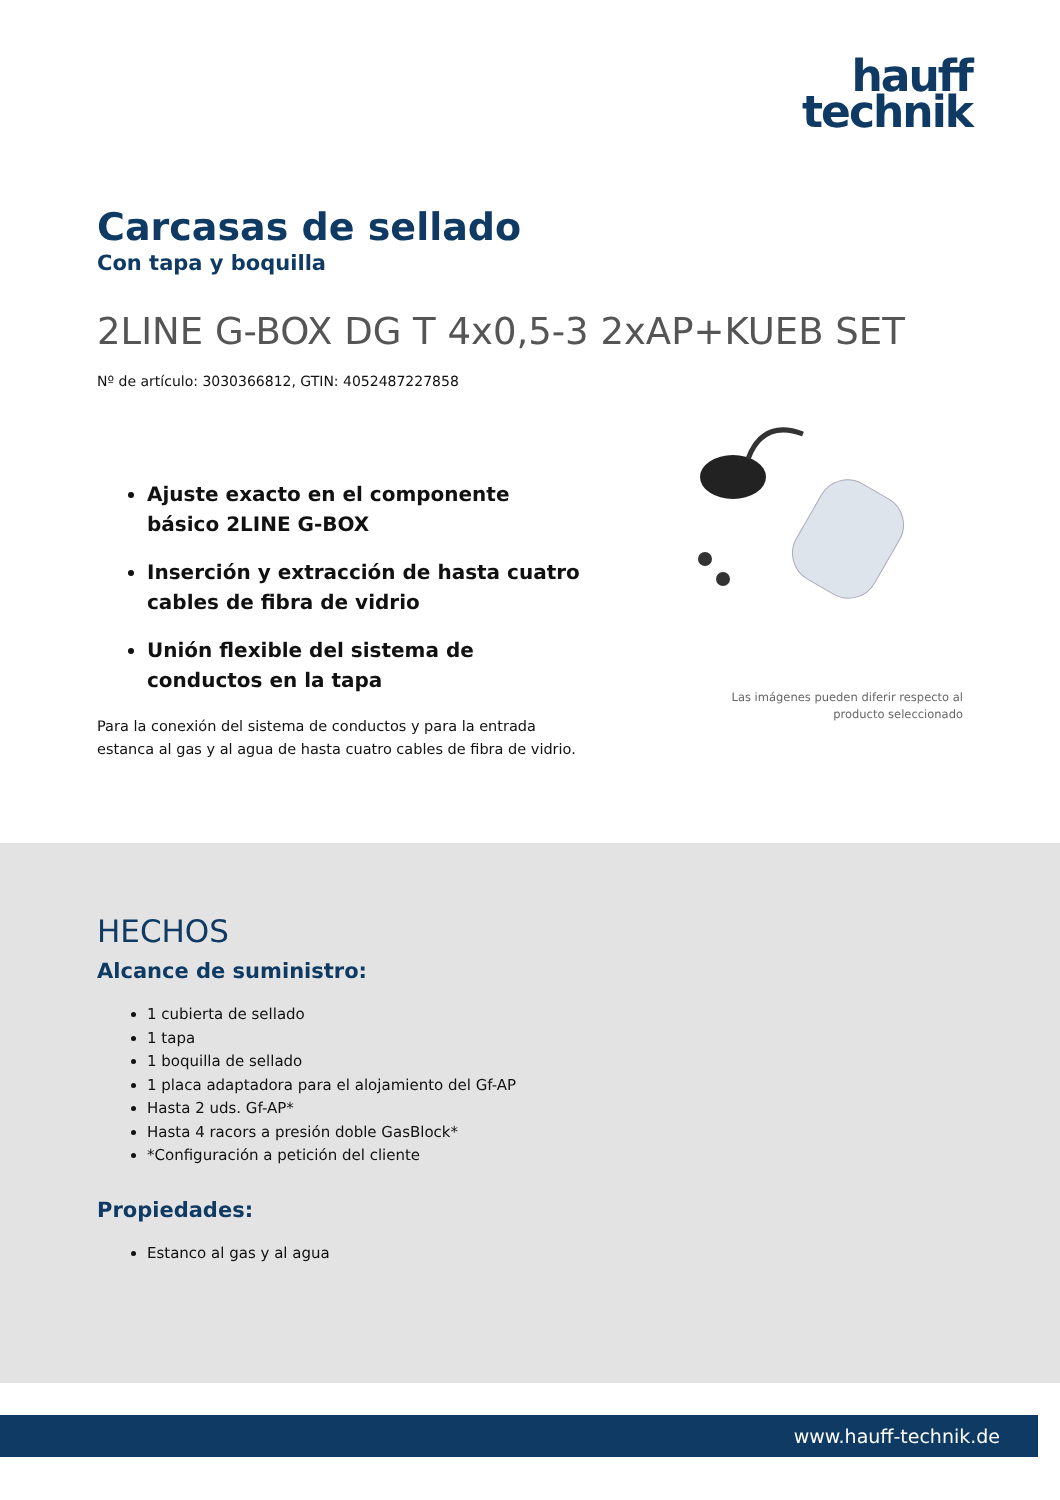hauff
technik
Carcasas de sellado
Con tapa y boquilla
2LINE G-BOX DG T 4x0,5-3 2xAP+KUEB SET
Nº de artículo: 3030366812, GTIN: 4052487227858
Ajuste exacto en el componente básico 2LINE G-BOX
Inserción y extracción de hasta cuatro cables de fibra de vidrio
Unión flexible del sistema de conductos en la tapa
Para la conexión del sistema de conductos y para la entrada estanca al gas y al agua de hasta cuatro cables de fibra de vidrio.
Las imágenes pueden diferir respecto al producto seleccionado
HECHOS
Alcance de suministro:
1 cubierta de sellado
1 tapa
1 boquilla de sellado
1 placa adaptadora para el alojamiento del Gf-AP
Hasta 2 uds. Gf-AP*
Hasta 4 racors a presión doble GasBlock*
*Configuración a petición del cliente
Propiedades:
Estanco al gas y al agua
www.hauff-technik.de